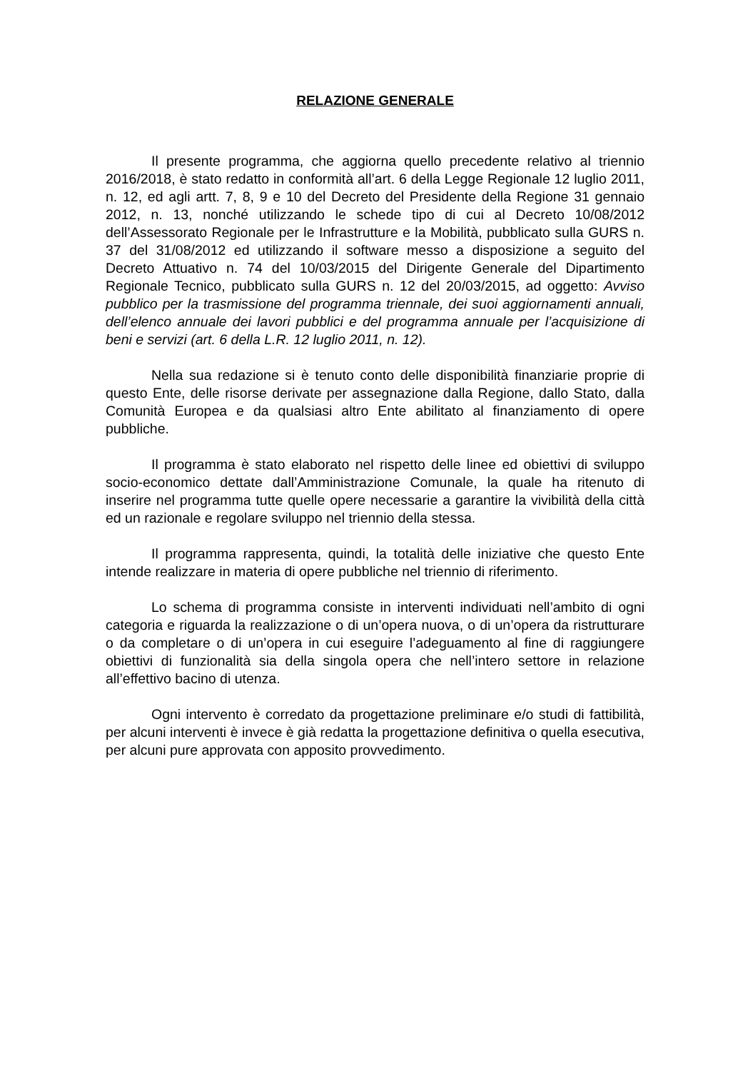RELAZIONE GENERALE
Il presente programma, che aggiorna quello precedente relativo al triennio 2016/2018, è stato redatto in conformità all’art. 6 della Legge Regionale 12 luglio 2011, n. 12, ed agli artt. 7, 8, 9 e 10 del Decreto del Presidente della Regione 31 gennaio 2012, n. 13, nonché utilizzando le schede tipo di cui al Decreto 10/08/2012 dell’Assessorato Regionale per le Infrastrutture e la Mobilità, pubblicato sulla GURS n. 37 del 31/08/2012 ed utilizzando il software messo a disposizione a seguito del Decreto Attuativo n. 74 del 10/03/2015 del Dirigente Generale del Dipartimento Regionale Tecnico, pubblicato sulla GURS n. 12 del 20/03/2015, ad oggetto: Avviso pubblico per la trasmissione del programma triennale, dei suoi aggiornamenti annuali, dell’elenco annuale dei lavori pubblici e del programma annuale per l’acquisizione di beni e servizi (art. 6 della L.R. 12 luglio 2011, n. 12).
Nella sua redazione si è tenuto conto delle disponibilità finanziarie proprie di questo Ente, delle risorse derivate per assegnazione dalla Regione, dallo Stato, dalla Comunità Europea e da qualsiasi altro Ente abilitato al finanziamento di opere pubbliche.
Il programma è stato elaborato nel rispetto delle linee ed obiettivi di sviluppo socio-economico dettate dall’Amministrazione Comunale, la quale ha ritenuto di inserire nel programma tutte quelle opere necessarie a garantire la vivibilità della città ed un razionale e regolare sviluppo nel triennio della stessa.
Il programma rappresenta, quindi, la totalità delle iniziative che questo Ente intende realizzare in materia di opere pubbliche nel triennio di riferimento.
Lo schema di programma consiste in interventi individuati nell’ambito di ogni categoria e riguarda la realizzazione o di un’opera nuova, o di un’opera da ristrutturare o da completare o di un’opera in cui eseguire l’adeguamento al fine di raggiungere obiettivi di funzionalità sia della singola opera che nell’intero settore in relazione all’effettivo bacino di utenza.
Ogni intervento è corredato da progettazione preliminare e/o studi di fattibilità, per alcuni interventi è invece è già redatta la progettazione definitiva o quella esecutiva, per alcuni pure approvata con apposito provvedimento.